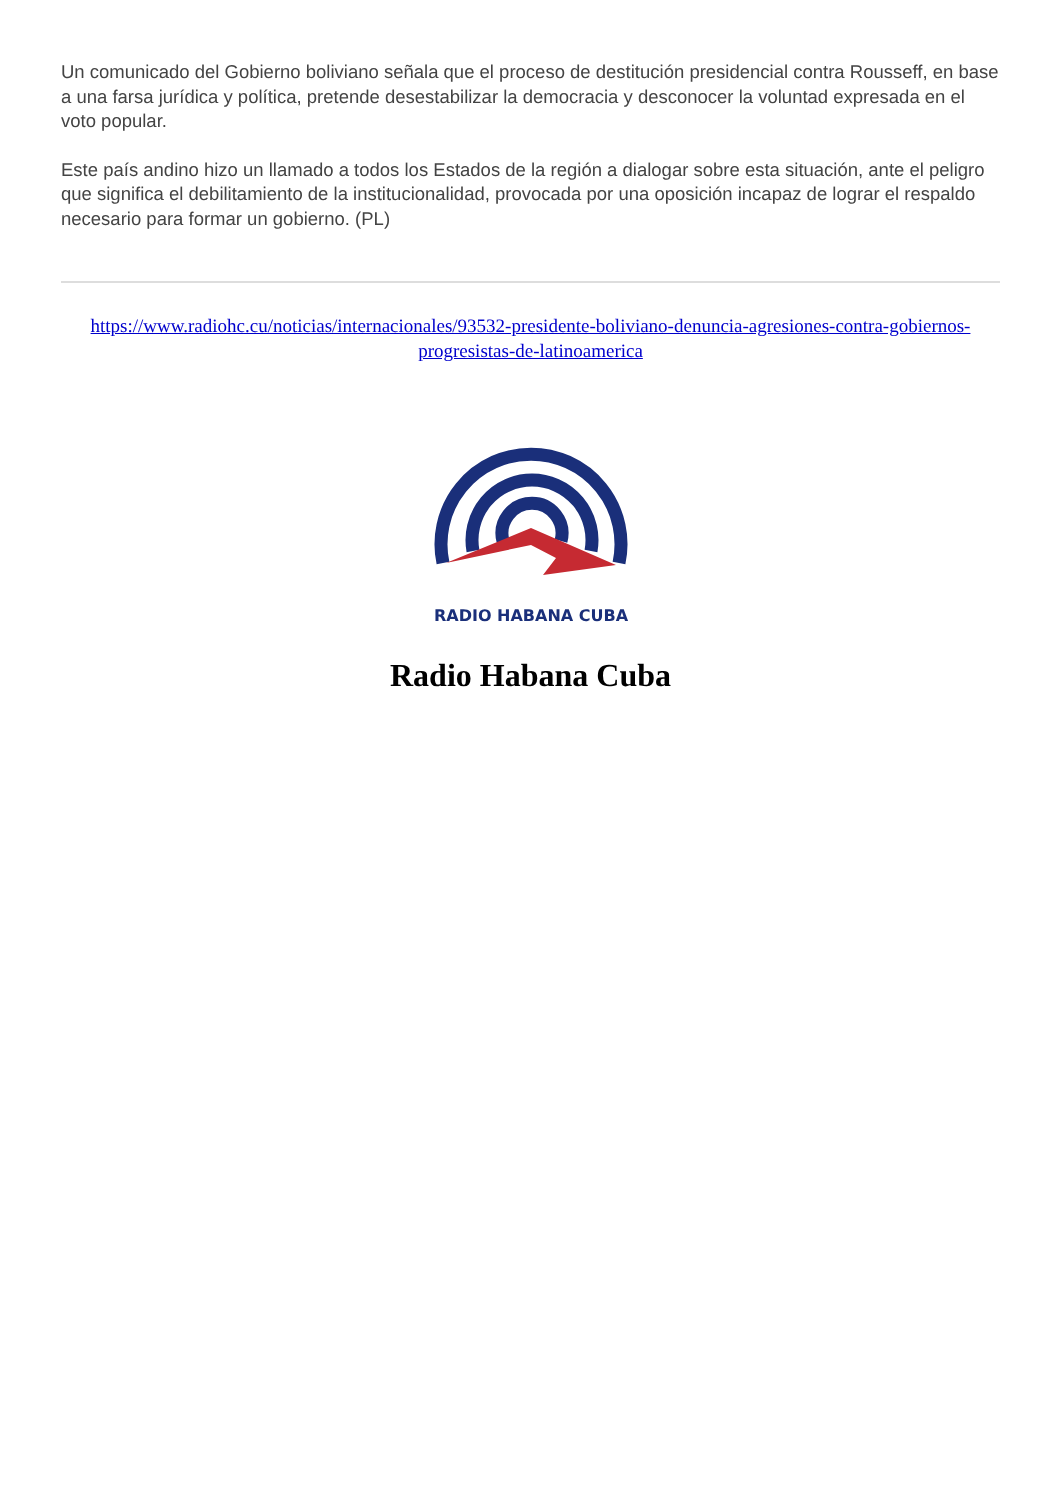Un comunicado del Gobierno boliviano señala que el proceso de destitución presidencial contra Rousseff, en base a una farsa jurídica y política, pretende desestabilizar la democracia y desconocer la voluntad expresada en el voto popular.
Este país andino hizo un llamado a todos los Estados de la región a dialogar sobre esta situación, ante el peligro que significa el debilitamiento de la institucionalidad, provocada por una oposición incapaz de lograr el respaldo necesario para formar un gobierno. (PL)
https://www.radiohc.cu/noticias/internacionales/93532-presidente-boliviano-denuncia-agresiones-contra-gobiernos-progresistas-de-latinoamerica
RADIO HABANA CUBA
Radio Habana Cuba